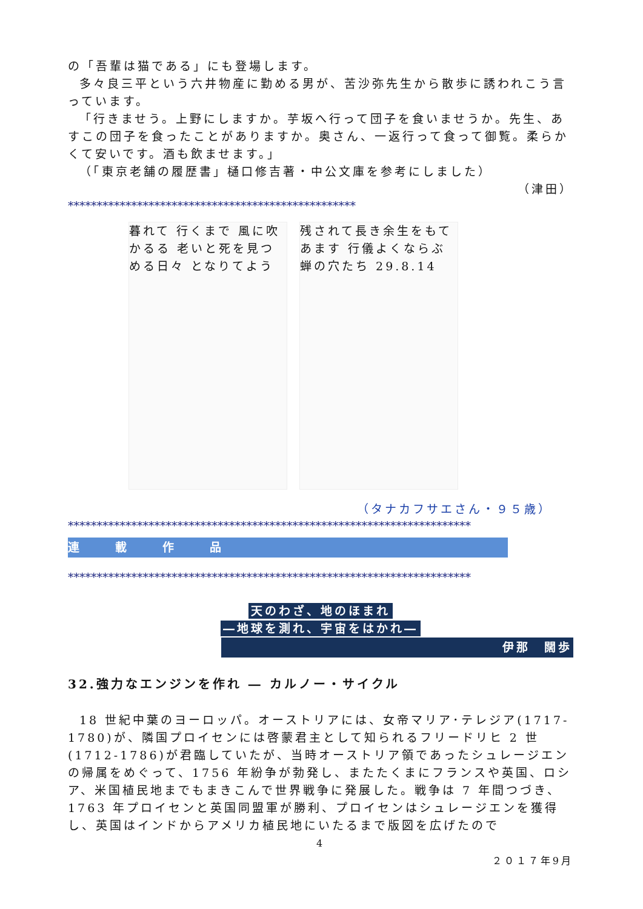の「吾輩は猫である」にも登場します。
多々良三平という六井物産に勤める男が、苦沙弥先生から散歩に誘われこう言っています。
「行きませう。上野にしますか。芋坂へ行って団子を食いませうか。先生、あすこの団子を食ったことがありますか。奥さん、一返行って食って御覧。柔らかくて安いです。酒も飲ませます。」
（「東京老舗の履歴書」樋口修吉著・中公文庫を参考にしました）
（津田）
**************************************************
暮れて 行くまで 風に吹かるる 老いと死を見つめる日々 となりてよう
残されて長き余生をもてあます 行儀よくならぶ 蝉の穴たち 29.8.14
（タナカフサエさん・９５歳）
**********************************************************************
連　載　作　品
**********************************************************************
天のわざ、地のほまれ
―地球を測れ、宇宙をはかれ―
伊那　闊歩
32.強力なエンジンを作れ ― カルノー・サイクル
18 世紀中葉のヨーロッパ。オーストリアには、女帝マリア･テレジア(1717-1780)が、隣国プロイセンには啓蒙君主として知られるフリードリヒ 2 世(1712-1786)が君臨していたが、当時オーストリア領であったシュレージエンの帰属をめぐって、1756 年紛争が勃発し、またたくまにフランスや英国、ロシア、米国植民地までもまきこんで世界戦争に発展した。戦争は 7 年間つづき、1763 年プロイセンと英国同盟軍が勝利、プロイセンはシュレージエンを獲得し、英国はインドからアメリカ植民地にいたるまで版図を広げたので
4
２０１７年9月